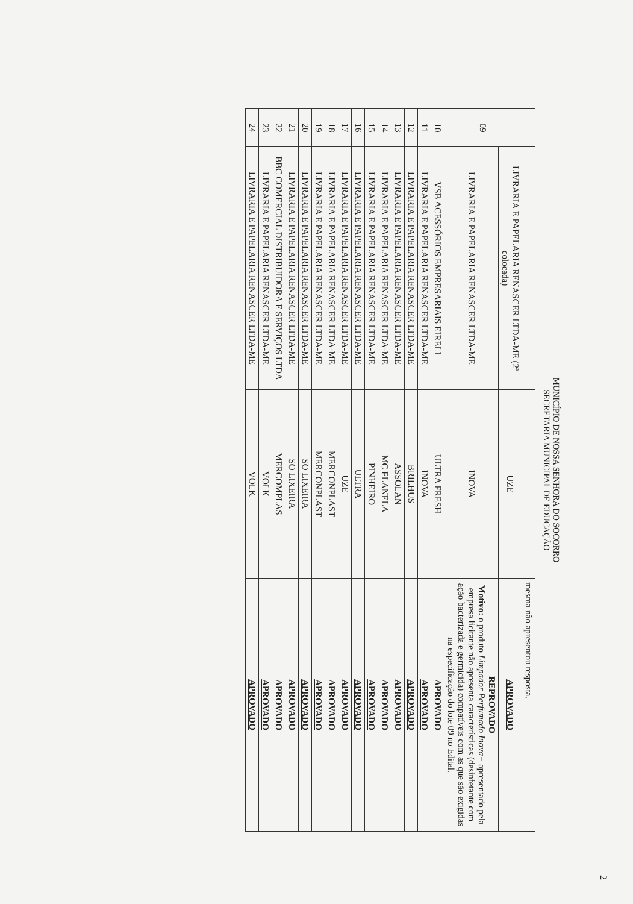MUNICÍPIO DE NOSSA SENHORA DO SOCORRO
SECRETARIA MUNICIPAL DE EDUCAÇÃO
| | | | mesma não apresentou resposta. |
| 09 | LIVRARIA E PAPELARIA RENASCER LTDA-ME (2ª colocada) | UZE | APROVADO |
| | LIVRARIA E PAPELARIA RENASCER LTDA-ME | INOVA | REPROVADO Motivo: o produto Limpador Perfumado Inova+ apresentado pela empresa licitante não apresenta características (desinfetante com ação bacterizada e germicida) compatíveis com as que são exigidas na especificação do lote 09 no Edital. |
| 10 | VSB ACESSÓRIOS EMPRESARIAIS EIRELI | ULTRA FRESH | APROVADO |
| 11 | LIVRARIA E PAPELARIA RENASCER LTDA-ME | INOVA | APROVADO |
| 12 | LIVRARIA E PAPELARIA RENASCER LTDA-ME | BRILHUS | APROVADO |
| 13 | LIVRARIA E PAPELARIA RENASCER LTDA-ME | ASSOLAN | APROVADO |
| 14 | LIVRARIA E PAPELARIA RENASCER LTDA-ME | MC FLANELA | APROVADO |
| 15 | LIVRARIA E PAPELARIA RENASCER LTDA-ME | PINHEIRO | APROVADO |
| 16 | LIVRARIA E PAPELARIA RENASCER LTDA-ME | ULTRA | APROVADO |
| 17 | LIVRARIA E PAPELARIA RENASCER LTDA-ME | UZE | APROVADO |
| 18 | LIVRARIA E PAPELARIA RENASCER LTDA-ME | MERCONPLAST | APROVADO |
| 19 | LIVRARIA E PAPELARIA RENASCER LTDA-ME | MERCONPLAST | APROVADO |
| 20 | LIVRARIA E PAPELARIA RENASCER LTDA-ME | SO LIXEIRA | APROVADO |
| 21 | LIVRARIA E PAPELARIA RENASCER LTDA-ME | SO LIXEIRA | APROVADO |
| 22 | BBC COMERCIAL DISTRIBUIDORA E SERVIÇOS LTDA | MERCOMPLAS | APROVADO |
| 23 | LIVRARIA E PAPELARIA RENASCER LTDA-ME | VOLK | APROVADO |
| 24 | LIVRARIA E PAPELARIA RENASCER LTDA-ME | VOLK | APROVADO |
2